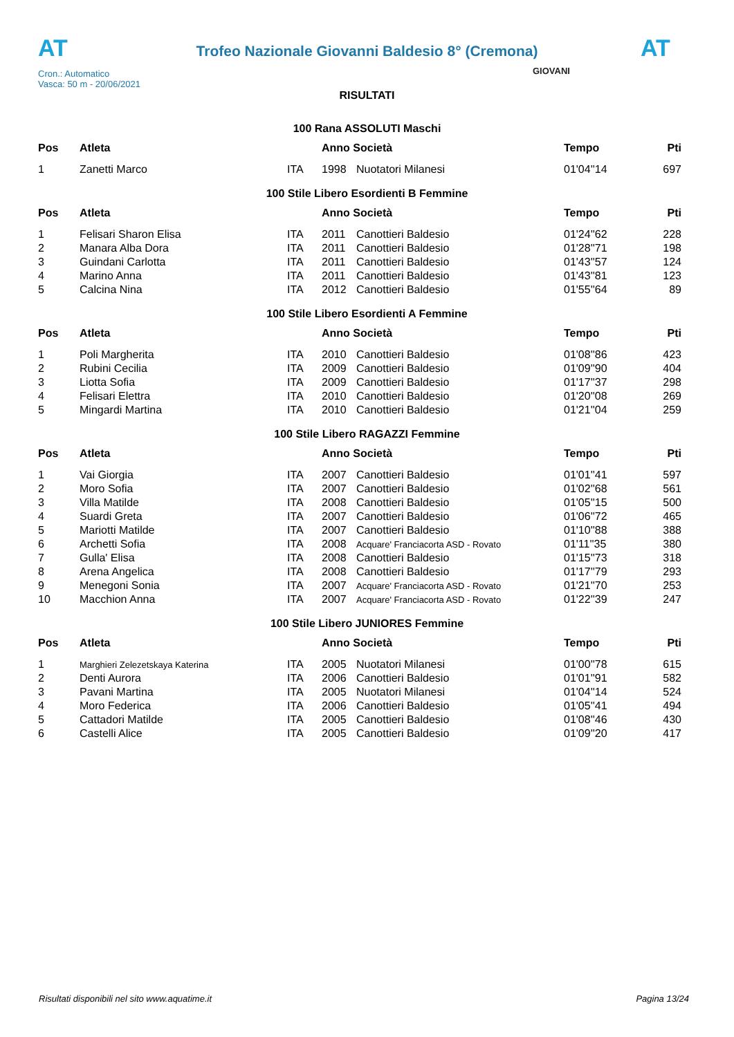AT
Trofeo Nazionale Giovanni Baldesio 8° (Cremona)
AT
Cron.: Automatico
Vasca: 50 m - 20/06/2021
GIOVANI
RISULTATI
100 Rana ASSOLUTI Maschi
| Pos | Atleta | | Anno Società | | Tempo | Pti |
| --- | --- | --- | --- | --- | --- | --- |
| 1 | Zanetti Marco | ITA | 1998 | Nuotatori Milanesi | 01'04''14 | 697 |
100 Stile Libero Esordienti B Femmine
| Pos | Atleta | | Anno Società | | Tempo | Pti |
| --- | --- | --- | --- | --- | --- | --- |
| 1 | Felisari Sharon Elisa | ITA | 2011 | Canottieri Baldesio | 01'24''62 | 228 |
| 2 | Manara Alba Dora | ITA | 2011 | Canottieri Baldesio | 01'28''71 | 198 |
| 3 | Guindani Carlotta | ITA | 2011 | Canottieri Baldesio | 01'43''57 | 124 |
| 4 | Marino Anna | ITA | 2011 | Canottieri Baldesio | 01'43''81 | 123 |
| 5 | Calcina Nina | ITA | 2012 | Canottieri Baldesio | 01'55''64 | 89 |
100 Stile Libero Esordienti A Femmine
| Pos | Atleta | | Anno Società | | Tempo | Pti |
| --- | --- | --- | --- | --- | --- | --- |
| 1 | Poli Margherita | ITA | 2010 | Canottieri Baldesio | 01'08''86 | 423 |
| 2 | Rubini Cecilia | ITA | 2009 | Canottieri Baldesio | 01'09''90 | 404 |
| 3 | Liotta Sofia | ITA | 2009 | Canottieri Baldesio | 01'17''37 | 298 |
| 4 | Felisari Elettra | ITA | 2010 | Canottieri Baldesio | 01'20''08 | 269 |
| 5 | Mingardi Martina | ITA | 2010 | Canottieri Baldesio | 01'21''04 | 259 |
100 Stile Libero RAGAZZI Femmine
| Pos | Atleta | | Anno Società | | Tempo | Pti |
| --- | --- | --- | --- | --- | --- | --- |
| 1 | Vai Giorgia | ITA | 2007 | Canottieri Baldesio | 01'01''41 | 597 |
| 2 | Moro Sofia | ITA | 2007 | Canottieri Baldesio | 01'02''68 | 561 |
| 3 | Villa Matilde | ITA | 2008 | Canottieri Baldesio | 01'05''15 | 500 |
| 4 | Suardi Greta | ITA | 2007 | Canottieri Baldesio | 01'06''72 | 465 |
| 5 | Mariotti Matilde | ITA | 2007 | Canottieri Baldesio | 01'10''88 | 388 |
| 6 | Archetti Sofia | ITA | 2008 | Acquare' Franciacorta ASD - Rovato | 01'11''35 | 380 |
| 7 | Gulla' Elisa | ITA | 2008 | Canottieri Baldesio | 01'15''73 | 318 |
| 8 | Arena Angelica | ITA | 2008 | Canottieri Baldesio | 01'17''79 | 293 |
| 9 | Menegoni Sonia | ITA | 2007 | Acquare' Franciacorta ASD - Rovato | 01'21''70 | 253 |
| 10 | Macchion Anna | ITA | 2007 | Acquare' Franciacorta ASD - Rovato | 01'22''39 | 247 |
100 Stile Libero JUNIORES Femmine
| Pos | Atleta | | Anno Società | | Tempo | Pti |
| --- | --- | --- | --- | --- | --- | --- |
| 1 | Marghieri Zelezetskaya Katerina | ITA | 2005 | Nuotatori Milanesi | 01'00''78 | 615 |
| 2 | Denti Aurora | ITA | 2006 | Canottieri Baldesio | 01'01''91 | 582 |
| 3 | Pavani Martina | ITA | 2005 | Nuotatori Milanesi | 01'04''14 | 524 |
| 4 | Moro Federica | ITA | 2006 | Canottieri Baldesio | 01'05''41 | 494 |
| 5 | Cattadori Matilde | ITA | 2005 | Canottieri Baldesio | 01'08''46 | 430 |
| 6 | Castelli Alice | ITA | 2005 | Canottieri Baldesio | 01'09''20 | 417 |
Risultati disponibili nel sito www.aquatime.it Pagina 13/24